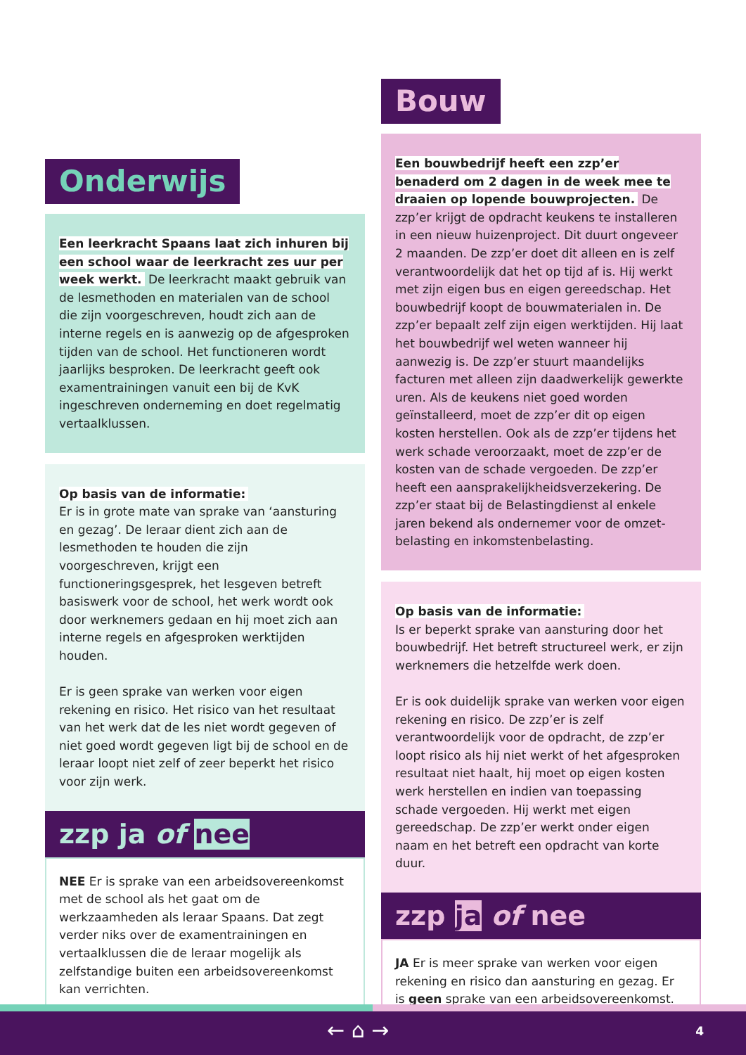Onderwijs
Een leerkracht Spaans laat zich inhuren bij een school waar de leerkracht zes uur per week werkt. De leerkracht maakt gebruik van de lesmethoden en materialen van de school die zijn voorgeschreven, houdt zich aan de interne regels en is aanwezig op de afgesproken tijden van de school. Het functioneren wordt jaarlijks besproken. De leerkracht geeft ook examentrainingen vanuit een bij de KvK ingeschreven onderneming en doet regelmatig vertaalklussen.
Op basis van de informatie:
Er is in grote mate van sprake van ‘aansturing en gezag’. De leraar dient zich aan de lesmethoden te houden die zijn voorgeschreven, krijgt een functioneringsgesprek, het lesgeven betreft basis­werk voor de school, het werk wordt ook door werknemers gedaan en hij moet zich aan interne regels en afgesproken werktijden houden.
Er is geen sprake van werken voor eigen rekening en risico. Het risico van het resultaat van het werk dat de les niet wordt gegeven of niet goed wordt gegeven ligt bij de school en de leraar loopt niet zelf of zeer beperkt het risico voor zijn werk.
zzp ja of nee
NEE Er is sprake van een arbeidsovereenkomst met de school als het gaat om de werkzaamheden als leraar Spaans. Dat zegt verder niks over de examentrainingen en vertaalklussen die de leraar mogelijk als zelfstandige buiten een arbeidsover­eenkomst kan verrichten.
Bouw
Een bouwbedrijf heeft een zzp’er benaderd om 2 dagen in de week mee te draaien op lopende bouwprojecten. De zzp’er krijgt de opdracht keukens te installeren in een nieuw huizenproject. Dit duurt ongeveer 2 maanden. De zzp’er doet dit alleen en is zelf verantwoordelijk dat het op tijd af is. Hij werkt met zijn eigen bus en eigen gereed­schap. Het bouwbedrijf koopt de bouwmaterialen in. De zzp’er bepaalt zelf zijn eigen werktijden. Hij laat het bouwbedrijf wel weten wanneer hij aanwezig is. De zzp’er stuurt maandelijks facturen met alleen zijn daadwerkelijk gewerkte uren. Als de keukens niet goed worden geïnstalleerd, moet de zzp’er dit op eigen kosten herstellen. Ook als de zzp’er tijdens het werk schade veroorzaakt, moet de zzp’er de kosten van de schade vergoeden. De zzp’er heeft een aansprakelijkheidsverzekering. De zzp’er staat bij de Belastingdienst al enkele jaren bekend als ondernemer voor de omzet­belasting en inkomstenbelasting.
Op basis van de informatie:
Is er beperkt sprake van aansturing door het bouwbedrijf. Het betreft structureel werk, er zijn werknemers die hetzelfde werk doen.
Er is ook duidelijk sprake van werken voor eigen rekening en risico. De zzp’er is zelf verantwoorde­lijk voor de opdracht, de zzp’er loopt risico als hij niet werkt of het afgesproken resultaat niet haalt, hij moet op eigen kosten werk herstellen en indien van toepassing schade vergoeden. Hij werkt met eigen gereedschap. De zzp’er werkt onder eigen naam en het betreft een opdracht van korte duur.
zzp ja of nee
JA Er is meer sprake van werken voor eigen rekening en risico dan aansturing en gezag. Er is geen sprake van een arbeidsovereenkomst.
← ⌂ → 4